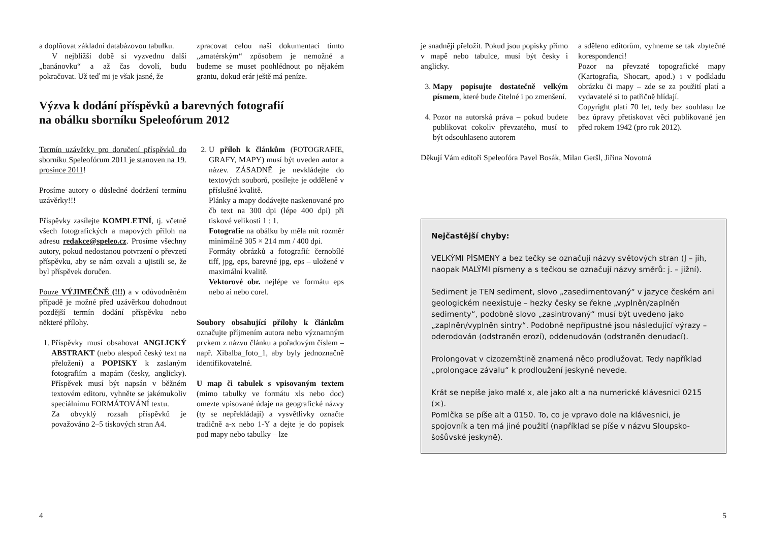a doplňovat základní databázovou tabulku.
V nejbližší době si vyzvednu další „banánovku“ a až čas dovolí, budu pokračovat. Už teď mi je však jasné, že
zpracovat celou naši dokumentaci tímto „amatérským“ způsobem je nemožné a budeme se muset poohlédnout po nějakém grantu, dokud erár ještě má peníze.
Výzva k dodání příspěvků a barevných fotografií
na obálku sborníku Speleofórum 2012
Termín uzávěrky pro doručení příspěvků do sborníku Speleofórum 2011 je stanoven na 19. prosince 2011!
Prosíme autory o důsledné dodržení termínu uzávěrky!!!
Příspěvky zasílejte KOMPLETNÍ, tj. včetně všech fotografických a mapových příloh na adresu redakce@speleo.cz. Prosíme všechny autory, pokud nedostanou potvrzení o převzetí příspěvku, aby se nám ozvali a ujistili se, že byl příspěvek doručen.
Pouze VÝJIMEČNĚ (!!!) a v odůvodněném případě je možné před uzávěrkou dohodnout pozdější termín dodání příspěvku nebo některé přílohy.
1. Příspěvky musí obsahovat ANGLICKÝ ABSTRAKT (nebo alespoň český text na přeložení) a POPISKY k zaslaným fotografiím a mapám (česky, anglicky). Příspěvek musí být napsán v běžném textovém editoru, vyhněte se jakémukoliv speciálnímu FORMÁTOVÁNÍ textu.
Za obvyklý rozsah příspěvků je považováno 2–5 tiskových stran A4.
2. U příloh k článkům (FOTOGRAFIE, GRAFY, MAPY) musí být uveden autor a název. ZÁSADNĚ je nevkládejte do textových souborů, posílejte je odděleně v příslušné kvalitě.
Plánky a mapy dodávejte naskenované pro čb text na 300 dpi (lépe 400 dpi) při tiskové velikosti 1 : 1.
Fotografie na obálku by měla mít rozměr minimálně 305 × 214 mm / 400 dpi.
Formáty obrázků a fotografií: černobílé tiff, jpg, eps, barevné jpg, eps – uložené v maximální kvalitě.
Vektorové obr. nejlépe ve formátu eps nebo ai nebo corel.
Soubory obsahující přílohy k článkům označujte příjmením autora nebo významným prvkem z názvu článku a pořadovým číslem – např. Xibalba_foto_1, aby byly jednoznačně identifikovatelné.
U map či tabulek s vpisovaným textem (mimo tabulky ve formátu xls nebo doc) omezte vpisované údaje na geografické názvy (ty se nepřekládají) a vysvětlivky označte tradičně a-x nebo 1-Y a dejte je do popisek pod mapy nebo tabulky – lze
4
je snadněji přeložit. Pokud jsou popisky přímo v mapě nebo tabulce, musí být česky i anglicky.
3. Mapy popisujte dostatečně velkým písmem, které bude čitelné i po zmenšení.
4. Pozor na autorská práva – pokud budete publikovat cokoliv převzatého, musí to být odsouhlaseno autorem
a sděleno editorům, vyhneme se tak zbytečné korespondenci!
Pozor na převzaté topografické mapy (Kartografia, Shocart, apod.) i v podkladu obrázku či mapy – zde se za použití platí a vydavatelé si to patřičně hlídají.
Copyright platí 70 let, tedy bez souhlasu lze bez úpravy přetiskovat věci publikované jen před rokem 1942 (pro rok 2012).
Děkují Vám editoři Speleofóra Pavel Bosák, Milan Geršl, Jiřina Novotná
Nejčastější chyby:
VELKÝMI PÍSMENY a bez tečky se označují názvy světových stran (J – jih, naopak MALÝMI písmeny a s tečkou se označují názvy směrů: j. – jižní).
Sediment je TEN sediment, slovo „zasedimentovaný“ v jazyce českém ani geologickém neexistuje – hezky česky se řekne „vyplněn/zaplněn sedimenty“, podobně slovo „zasintrovaný“ musí být uvedeno jako „zaplněn/vyplněn sintry“. Podobně nepřípustné jsou následující výrazy – oderodován (odstraněn erozí), oddenudován (odstraněn denudací).
Prolongovat v cizozemštině znamená něco prodlužovat. Tedy například „prolongace závalu“ k prodloužení jeskyně nevede.
Krát se nepíše jako malé x, ale jako alt a na numerické klávesnici 0215 (×).
Pomlčka se píše alt a 0150. To, co je vpravo dole na klávesnici, je spojovník a ten má jiné použití (například se píše v názvu Sloupsko-šošůvské jeskyně).
5